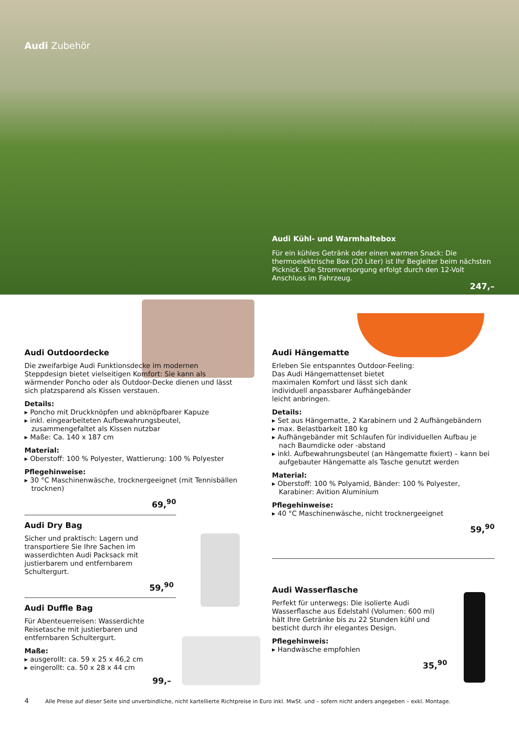Audi Zubehör
Audi Kühl- und Warmhaltebox
Für ein kühles Getränk oder einen warmen Snack: Die thermoelektrische Box (20 Liter) ist Ihr Begleiter beim nächsten Picknick. Die Stromversorgung erfolgt durch den 12-Volt Anschluss im Fahrzeug.
247,–
Audi Outdoordecke
Die zweifarbige Audi Funktionsdecke im modernen Steppdesign bietet vielseitigen Komfort: Sie kann als wärmender Poncho oder als Outdoor-Decke dienen und lässt sich platzsparend als Kissen verstauen.
Details:
▸ Poncho mit Druckknöpfen und abknöpfbarer Kapuze
▸ inkl. eingearbeiteten Aufbewahrungsbeutel, zusammengefaltet als Kissen nutzbar
▸ Maße: Ca. 140 x 187 cm
Material:
▸ Oberstoff: 100 % Polyester, Wattierung: 100 % Polyester
Pflegehinweise:
▸ 30 °C Maschinenwäsche, trocknergeeignet (mit Tennisbällen trocknen)
69,<sup>90</sup>
Audi Dry Bag
Sicher und praktisch: Lagern und transportiere Sie Ihre Sachen im wasserdichten Audi Packsack mit justierbarem und entfernbarem Schultergurt.
59,<sup>90</sup>
Audi Duffle Bag
Für Abenteuerreisen: Wasserdichte Reisetasche mit justierbaren und entfernbaren Schultergurt.
Maße:
▸ ausgerollt: ca. 59 x 25 x 46,2 cm
▸ eingerollt: ca. 50 x 28 x 44 cm
99,–
Audi Hängematte
Erleben Sie entspanntes Outdoor-Feeling: Das Audi Hängemattenset bietet maximalen Komfort und lässt sich dank individuell anpassbarer Aufhängebänder leicht anbringen.
Details:
▸ Set aus Hängematte, 2 Karabinern und 2 Aufhängebändern
▸ max. Belastbarkeit 180 kg
▸ Aufhängebänder mit Schlaufen für individuellen Aufbau je nach Baumdicke oder -abstand
▸ inkl. Aufbewahrungsbeutel (an Hängematte fixiert) – kann bei aufgebauter Hängematte als Tasche genutzt werden
Material:
▸ Oberstoff: 100 % Polyamid, Bänder: 100 % Polyester, Karabiner: Avition Aluminium
Pflegehinweise:
▸ 40 °C Maschinenwäsche, nicht trocknergeeignet
59,<sup>90</sup>
Audi Wasserflasche
Perfekt für unterwegs: Die isolierte Audi Wasserflasche aus Edelstahl (Volumen: 600 ml) hält Ihre Getränke bis zu 22 Stunden kühl und besticht durch ihr elegantes Design.
Pflegehinweis:
▸ Handwäsche empfohlen
35,<sup>90</sup>
4 Alle Preise auf dieser Seite sind unverbindliche, nicht kartellierte Richtpreise in Euro inkl. MwSt. und – sofern nicht anders angegeben – exkl. Montage.